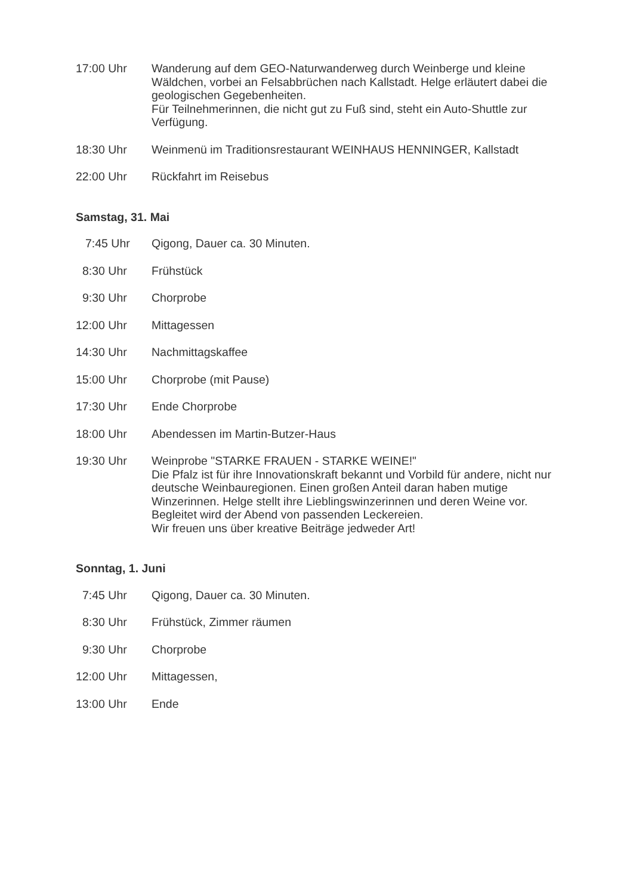17:00 Uhr Wanderung auf dem GEO-Naturwanderweg durch Weinberge und kleine Wäldchen, vorbei an Felsabbrüchen nach Kallstadt. Helge erläutert dabei die geologischen Gegebenheiten.
Für Teilnehmerinnen, die nicht gut zu Fuß sind, steht ein Auto-Shuttle zur Verfügung.
18:30 Uhr Weinmenü im Traditionsrestaurant WEINHAUS HENNINGER, Kallstadt
22:00 Uhr Rückfahrt im Reisebus
Samstag, 31. Mai
7:45 Uhr Qigong, Dauer ca. 30 Minuten.
8:30 Uhr Frühstück
9:30 Uhr Chorprobe
12:00 Uhr Mittagessen
14:30 Uhr Nachmittagskaffee
15:00 Uhr Chorprobe (mit Pause)
17:30 Uhr Ende Chorprobe
18:00 Uhr Abendessen im Martin-Butzer-Haus
19:30 Uhr Weinprobe "STARKE FRAUEN - STARKE WEINE!"
Die Pfalz ist für ihre Innovationskraft bekannt und Vorbild für andere, nicht nur deutsche Weinbauregionen. Einen großen Anteil daran haben mutige Winzerinnen. Helge stellt ihre Lieblingswinzerinnen und deren Weine vor.
Begleitet wird der Abend von passenden Leckereien.
Wir freuen uns über kreative Beiträge jedweder Art!
Sonntag, 1. Juni
7:45 Uhr Qigong, Dauer ca. 30 Minuten.
8:30 Uhr Frühstück, Zimmer räumen
9:30 Uhr Chorprobe
12:00 Uhr Mittagessen,
13:00 Uhr Ende